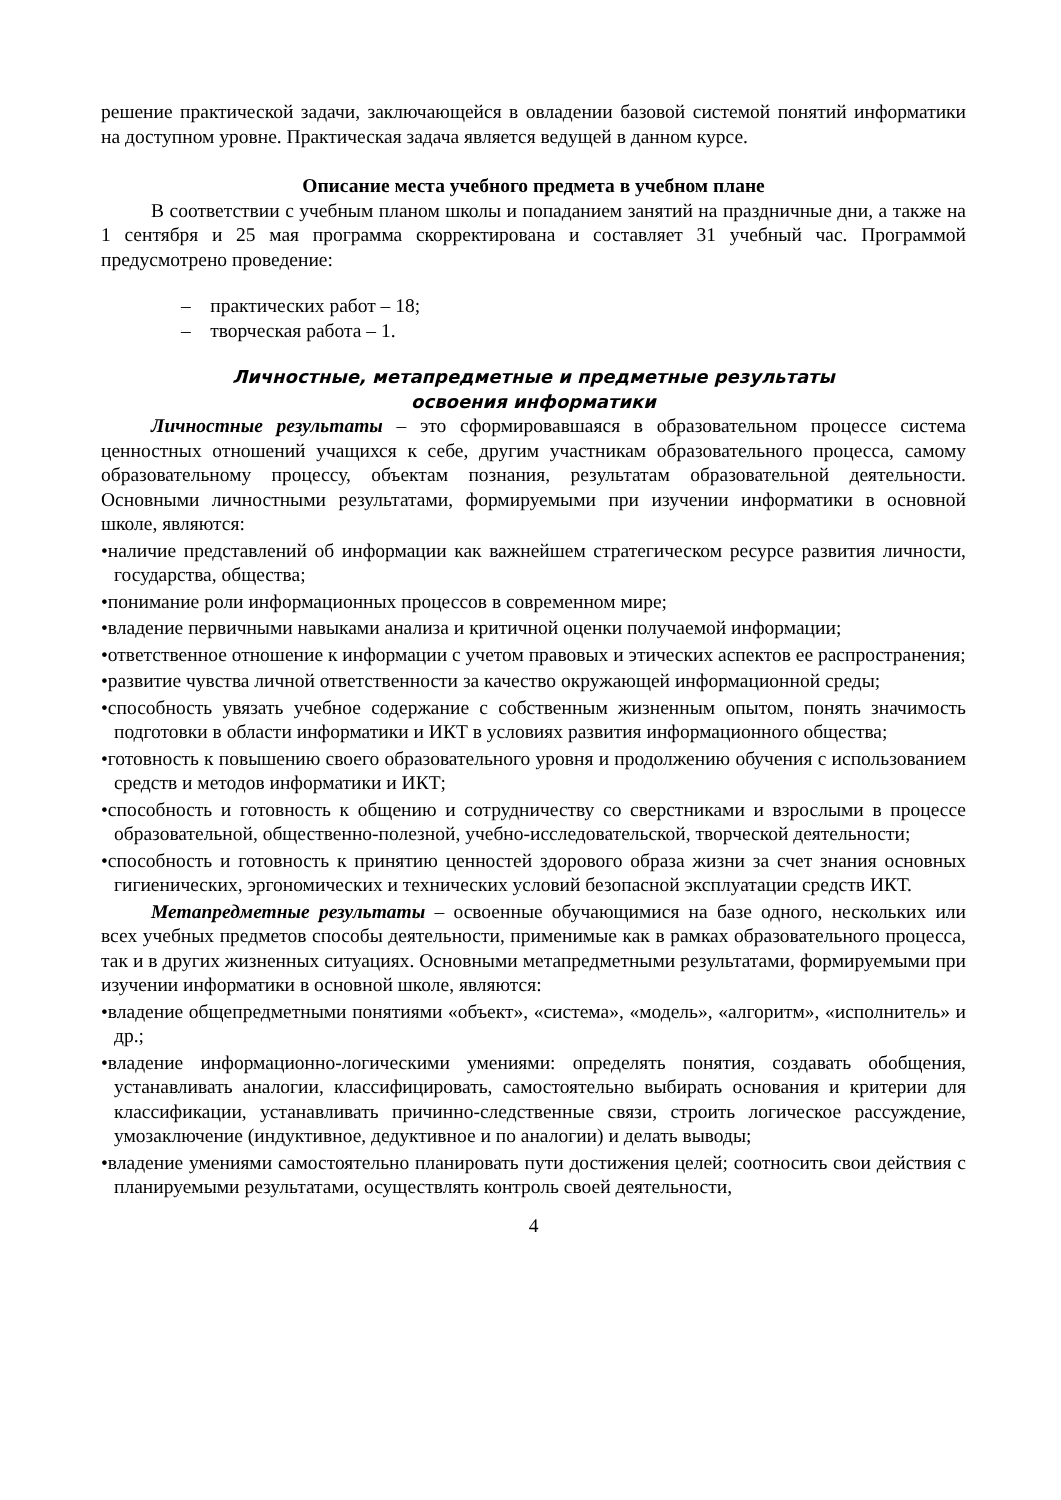решение практической задачи, заключающейся в овладении базовой системой понятий информатики на доступном уровне. Практическая задача является ведущей в данном курсе.
Описание места учебного предмета в учебном плане
В соответствии с учебным планом школы и попаданием занятий на праздничные дни, а также на 1 сентября и 25 мая программа скорректирована и составляет 31 учебный час. Программой предусмотрено проведение:
– практических работ – 18;
– творческая работа – 1.
Личностные, метапредметные и предметные результаты
освоения информатики
Личностные результаты – это сформировавшаяся в образовательном процессе система ценностных отношений учащихся к себе, другим участникам образовательного процесса, самому образовательному процессу, объектам познания, результатам образовательной деятельности. Основными личностными результатами, формируемыми при изучении информатики в основной школе, являются:
•наличие представлений об информации как важнейшем стратегическом ресурсе развития личности, государства, общества;
•понимание роли информационных процессов в современном мире;
•владение первичными навыками анализа и критичной оценки получаемой информации;
•ответственное отношение к информации с учетом правовых и этических аспектов ее распространения;
•развитие чувства личной ответственности за качество окружающей информационной среды;
•способность увязать учебное содержание с собственным жизненным опытом, понять значимость подготовки в области информатики и ИКТ в условиях развития информационного общества;
•готовность к повышению своего образовательного уровня и продолжению обучения с использованием средств и методов информатики и ИКТ;
•способность и готовность к общению и сотрудничеству со сверстниками и взрослыми в процессе образовательной, общественно-полезной, учебно-исследовательской, творческой деятельности;
•способность и готовность к принятию ценностей здорового образа жизни за счет знания основных гигиенических, эргономических и технических условий безопасной эксплуатации средств ИКТ.
Метапредметные результаты – освоенные обучающимися на базе одного, нескольких или всех учебных предметов способы деятельности, применимые как в рамках образовательного процесса, так и в других жизненных ситуациях. Основными метапредметными результатами, формируемыми при изучении информатики в основной школе, являются:
•владение общепредметными понятиями «объект», «система», «модель», «алгоритм», «исполнитель» и др.;
•владение информационно-логическими умениями: определять понятия, создавать обобщения, устанавливать аналогии, классифицировать, самостоятельно выбирать основания и критерии для классификации, устанавливать причинно-следственные связи, строить логическое рассуждение, умозаключение (индуктивное, дедуктивное и по аналогии) и делать выводы;
•владение умениями самостоятельно планировать пути достижения целей; соотносить свои действия с планируемыми результатами, осуществлять контроль своей деятельности,
4